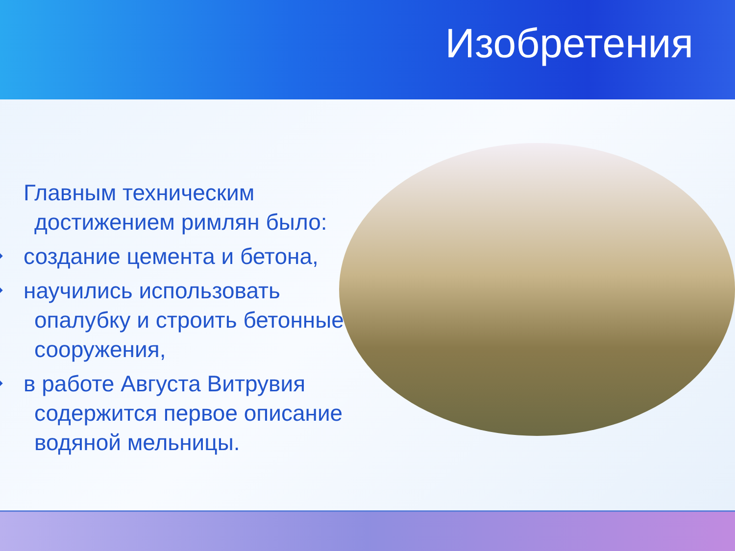Изобретения
Главным техническим достижением римлян было:
❖ создание цемента и бетона,
❖ научились использовать опалубку и строить бетонные сооружения,
❖ в работе Августа Витрувия содержится первое описание водяной мельницы.